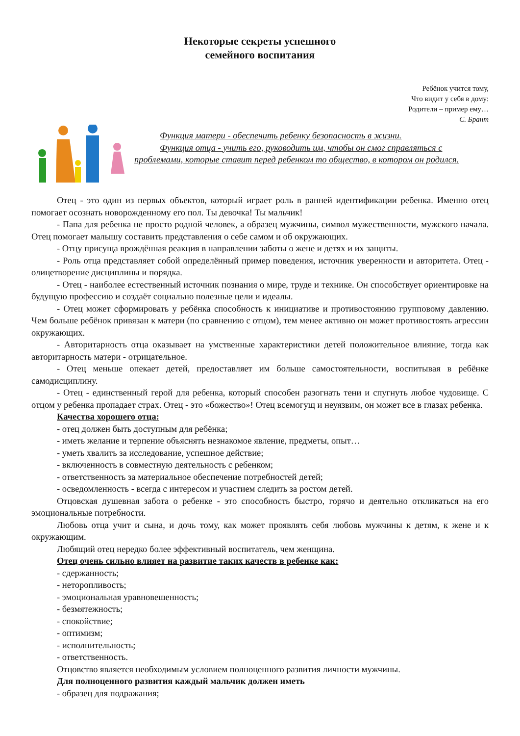Некоторые секреты успешного
семейного воспитания
Ребёнок учится тому,
Что видит у себя в дому:
Родители – пример ему…
С. Брант
Функция матери - обеспечить ребенку безопасность в жизни.
Функция отца - учить его, руководить им, чтобы он смог справляться с проблемами, которые ставит перед ребенком то общество, в котором он родился.
Отец - это один из первых объектов, который играет роль в ранней идентификации ребенка. Именно отец помогает осознать новорожденному его пол. Ты девочка! Ты мальчик!
- Папа для ребенка не просто родной человек, а образец мужчины, символ мужественности, мужского начала. Отец помогает малышу составить представления о себе самом и об окружающих.
- Отцу присуща врождённая реакция в направлении заботы о жене и детях и их защиты.
- Роль отца представляет собой определённый пример поведения, источник уверенности и авторитета. Отец - олицетворение дисциплины и порядка.
- Отец - наиболее естественный источник познания о мире, труде и технике. Он способствует ориентировке на будущую профессию и создаёт социально полезные цели и идеалы.
- Отец может сформировать у ребёнка способность к инициативе и противостоянию групповому давлению. Чем больше ребёнок привязан к матери (по сравнению с отцом), тем менее активно он может противостоять агрессии окружающих.
- Авторитарность отца оказывает на умственные характеристики детей положительное влияние, тогда как авторитарность матери - отрицательное.
- Отец меньше опекает детей, предоставляет им больше самостоятельности, воспитывая в ребёнке самодисциплину.
- Отец - единственный герой для ребенка, который способен разогнать тени и спугнуть любое чудовище. С отцом у ребенка пропадает страх. Отец - это «божество»! Отец всемогущ и неуязвим, он может все в глазах ребенка.
Качества хорошего отца:
- отец должен быть доступным для ребёнка;
- иметь желание и терпение объяснять незнакомое явление, предметы, опыт…
- уметь хвалить за исследование, успешное действие;
- включенность в совместную деятельность с ребенком;
- ответственность за материальное обеспечение потребностей детей;
- осведомленность - всегда с интересом и участием следить за ростом детей.
Отцовская душевная забота о ребенке - это способность быстро, горячо и деятельно откликаться на его эмоциональные потребности.
Любовь отца учит и сына, и дочь тому, как может проявлять себя любовь мужчины к детям, к жене и к окружающим.
Любящий отец нередко более эффективный воспитатель, чем женщина.
Отец очень сильно влияет на развитие таких качеств в ребенке как:
- сдержанность;
- неторопливость;
- эмоциональная уравновешенность;
- безмятежность;
- спокойствие;
- оптимизм;
- исполнительность;
- ответственность.
Отцовство является необходимым условием полноценного развития личности мужчины.
Для полноценного развития каждый мальчик должен иметь
- образец для подражания;